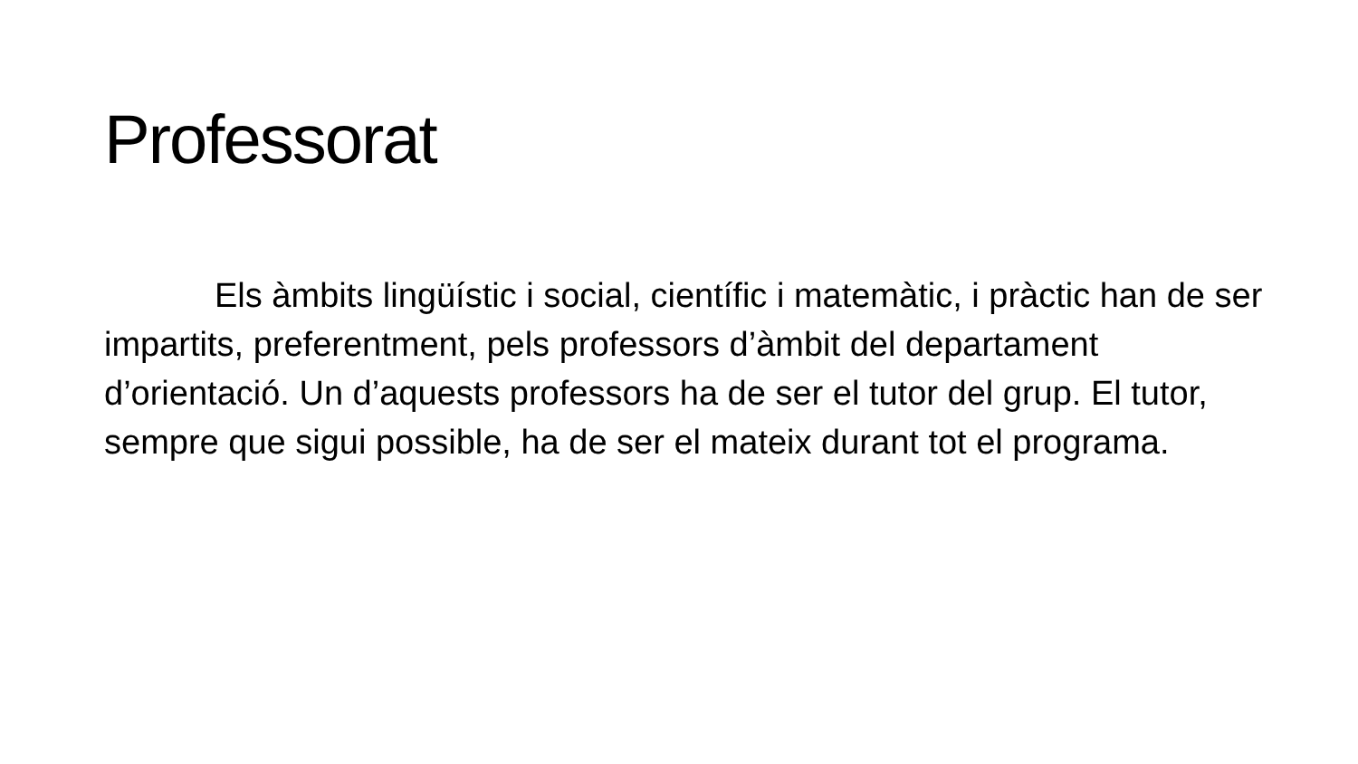Professorat
Els àmbits lingüístic i social, científic i matemàtic, i pràctic han de ser impartits, preferentment, pels professors d’àmbit del departament d’orientació. Un d’aquests professors ha de ser el tutor del grup. El tutor, sempre que sigui possible, ha de ser el mateix durant tot el programa.